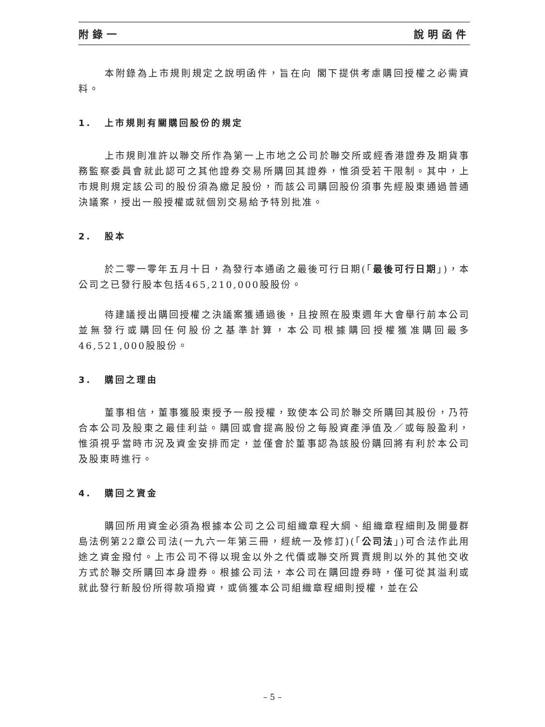附錄一 說明函件
本附錄為上市規則規定之說明函件，旨在向 閣下提供考慮購回授權之必需資料。
1. 上市規則有關購回股份的規定
上市規則准許以聯交所作為第一上市地之公司於聯交所或經香港證券及期貨事務監察委員會就此認可之其他證券交易所購回其證券，惟須受若干限制。其中，上市規則規定該公司的股份須為繳足股份，而該公司購回股份須事先經股東通過普通決議案，授出一般授權或就個別交易給予特別批准。
2. 股本
於二零一零年五月十日，為發行本通函之最後可行日期(「最後可行日期」)，本公司之已發行股本包括465,210,000股股份。
待建議授出購回授權之決議案獲通過後，且按照在股東週年大會舉行前本公司並無發行或購回任何股份之基準計算，本公司根據購回授權獲准購回最多46,521,000股股份。
3. 購回之理由
董事相信，董事獲股東授予一般授權，致使本公司於聯交所購回其股份，乃符合本公司及股東之最佳利益。購回或會提高股份之每股資產淨值及／或每股盈利，惟須視乎當時市況及資金安排而定，並僅會於董事認為該股份購回將有利於本公司及股東時進行。
4. 購回之資金
購回所用資金必須為根據本公司之公司組織章程大綱、組織章程細則及開曼群島法例第22章公司法(一九六一年第三冊，經統一及修訂)(「公司法」)可合法作此用途之資金撥付。上市公司不得以現金以外之代價或聯交所買賣規則以外的其他交收方式於聯交所購回本身證券。根據公司法，本公司在購回證券時，僅可從其溢利或就此發行新股份所得款項撥資，或倘獲本公司組織章程細則授權，並在公
– 5 –